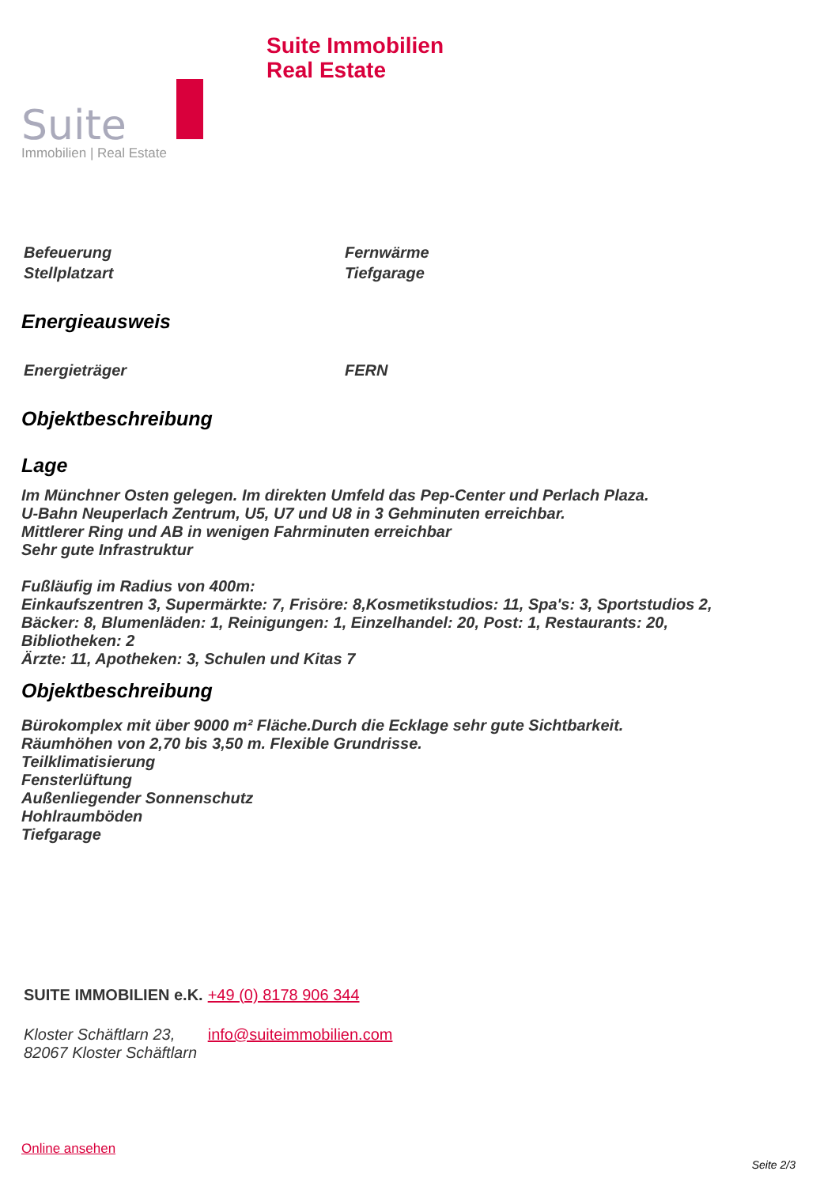Suite
Immobilien | Real Estate
Suite Immobilien
Real Estate
| Befeuerung | Fernwärme |
| Stellplatzart | Tiefgarage |
Energieausweis
| Energieträger | FERN |
Objektbeschreibung
Lage
Im Münchner Osten gelegen. Im direkten Umfeld das Pep-Center und Perlach Plaza.
U-Bahn Neuperlach Zentrum, U5, U7 und U8 in 3 Gehminuten erreichbar.
Mittlerer Ring und AB in wenigen Fahrminuten erreichbar
Sehr gute Infrastruktur
Fußläufig im Radius von 400m:
Einkaufszentren 3, Supermärkte: 7, Frisöre: 8,Kosmetikstudios: 11, Spa's: 3, Sportstudios 2,
Bäcker: 8, Blumenläden: 1, Reinigungen: 1, Einzelhandel: 20, Post: 1, Restaurants: 20,
Bibliotheken: 2
Ärzte: 11, Apotheken: 3, Schulen und Kitas 7
Objektbeschreibung
Bürokomplex mit über 9000 m² Fläche.Durch die Ecklage sehr gute Sichtbarkeit.
Räumhöhen von 2,70 bis 3,50 m. Flexible Grundrisse.
Teilklimatisierung
Fensterlüftung
Außenliegender Sonnenschutz
Hohlraumböden
Tiefgarage
| SUITE IMMOBILIEN e.K. | +49 (0) 8178 906 344 |
| Kloster Schäftlarn 23, 82067 Kloster Schäftlarn | info@suiteimmobilien.com |
Online ansehen
Seite 2/3